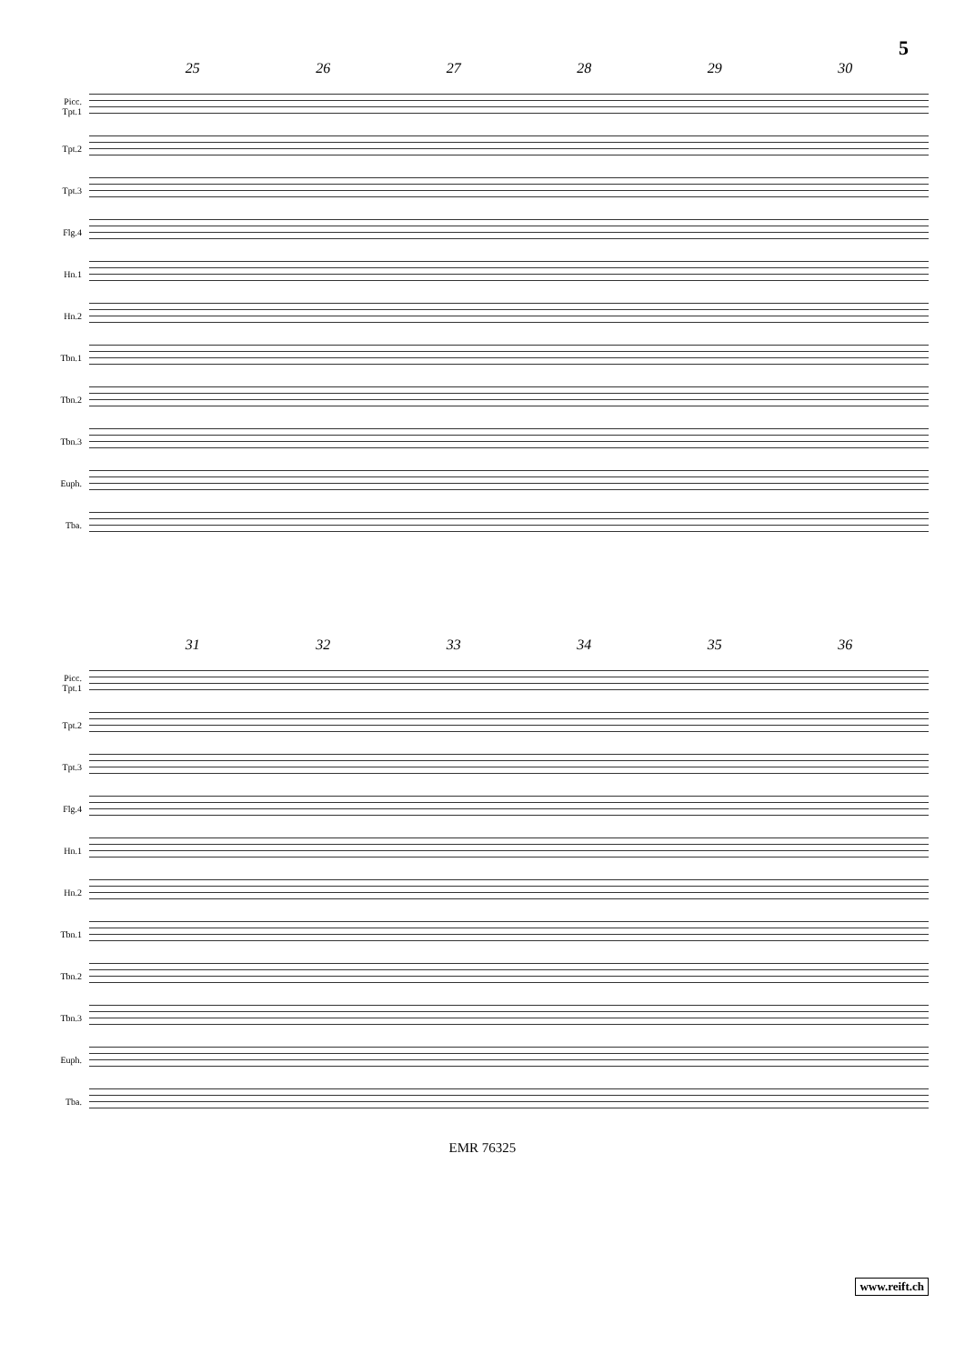5
25 26 27 28 29 30
Picc. Tpt.1
Tpt.2
Tpt.3
Flg.4
Hn.1
Hn.2
Tbn.1
Tbn.2
Tbn.3
Euph.
Tba.
31 32 33 34 35 36
Picc. Tpt.1
Tpt.2
Tpt.3
Flg.4
Hn.1
Hn.2
Tbn.1
Tbn.2
Tbn.3
Euph.
Tba.
EMR 76325
www.reift.ch